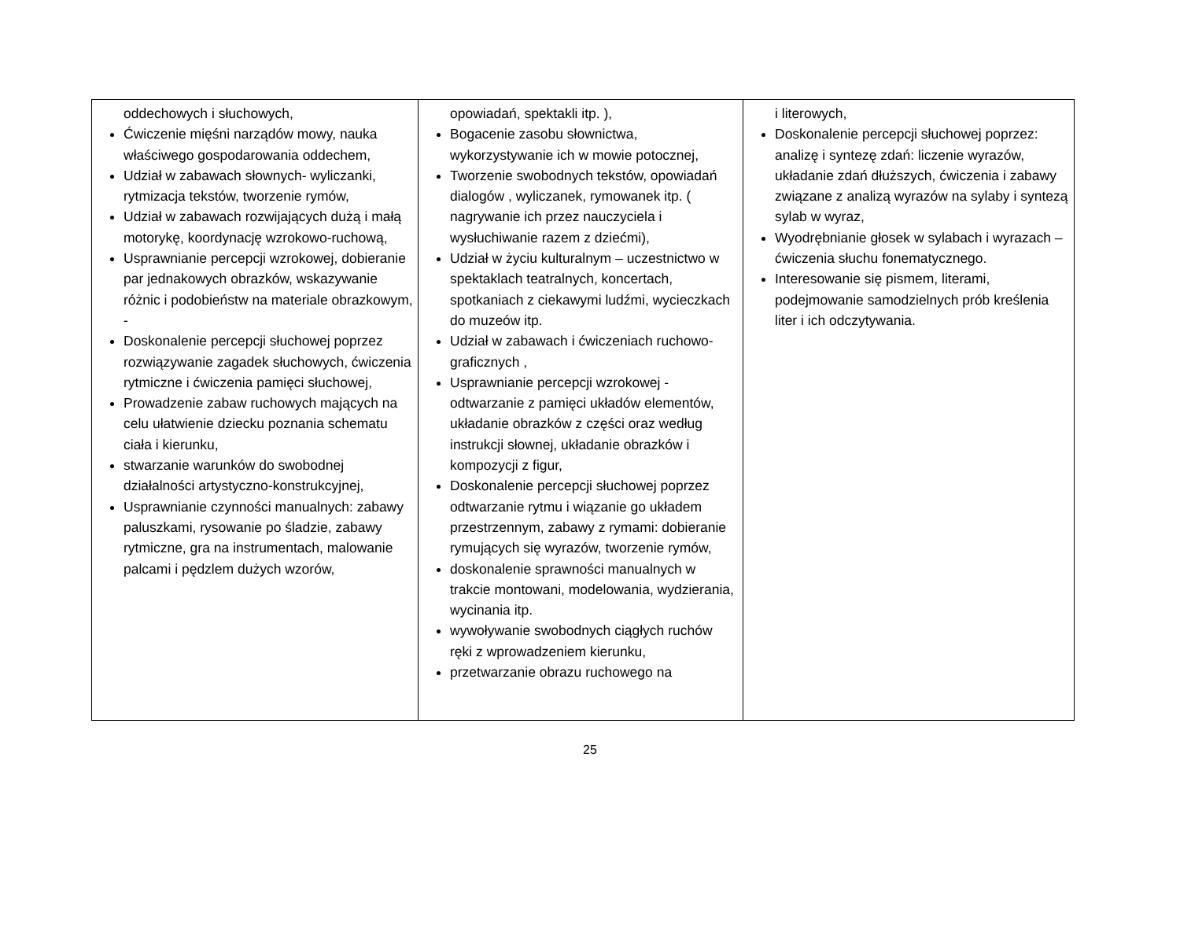| oddechowych i słuchowych, Ćwiczenie mięśni narządów mowy, nauka właściwego gospodarowania oddechem, Udział w zabawach słownych- wyliczanki, rytmizacja tekstów, tworzenie rymów, Udział w zabawach rozwijających dużą i małą motorykę, koordynację wzrokowo-ruchową, Usprawnianie percepcji wzrokowej, dobieranie par jednakowych obrazków, wskazywanie różnic i podobieństw na materiale obrazkowym, - Doskonalenie percepcji słuchowej poprzez rozwiązywanie zagadek słuchowych, ćwiczenia rytmiczne i ćwiczenia pamięci słuchowej, Prowadzenie zabaw ruchowych mających na celu ułatwienie dziecku poznania schematu ciała i kierunku, stwarzanie warunków do swobodnej działalności artystyczno-konstrukcyjnej, Usprawnianie czynności manualnych: zabawy paluszkami, rysowanie po śladzie, zabawy rytmiczne, gra na instrumentach, malowanie palcami i pędzlem dużych wzorów, | opowiadań, spektakli itp. ), Bogacenie zasobu słownictwa, wykorzystywanie ich w mowie potocznej, Tworzenie swobodnych tekstów, opowiadań dialogów , wyliczanek, rymowanek itp. ( nagrywanie ich przez nauczyciela i wysłuchiwanie razem z dziećmi), Udział w życiu kulturalnym – uczestnictwo w spektaklach teatralnych, koncertach, spotkaniach z ciekawymi ludźmi, wycieczkach do muzeów itp. Udział w zabawach i ćwiczeniach ruchowo-graficznych , Usprawnianie percepcji wzrokowej - odtwarzanie z pamięci układów elementów, układanie obrazków z części oraz według instrukcji słownej, układanie obrazków i kompozycji z figur, Doskonalenie percepcji słuchowej poprzez odtwarzanie rytmu i wiązanie go układem przestrzennym, zabawy z rymami: dobieranie rymujących się wyrazów, tworzenie rymów, doskonalenie sprawności manualnych w trakcie montowani, modelowania, wydzierania, wycinania itp. wywoływanie swobodnych ciągłych ruchów ręki z wprowadzeniem kierunku, przetwarzanie obrazu ruchowego na | i literowych, Doskonalenie percepcji słuchowej poprzez: analizę i syntezę zdań: liczenie wyrazów, układanie zdań dłuższych, ćwiczenia i zabawy związane z analizą wyrazów na sylaby i syntezą sylab w wyraz, Wyodrębnianie głosek w sylabach i wyrazach – ćwiczenia słuchu fonematycznego. Interesowanie się pismem, literami, podejmowanie samodzielnych prób kreślenia liter i ich odczytywania. |
25